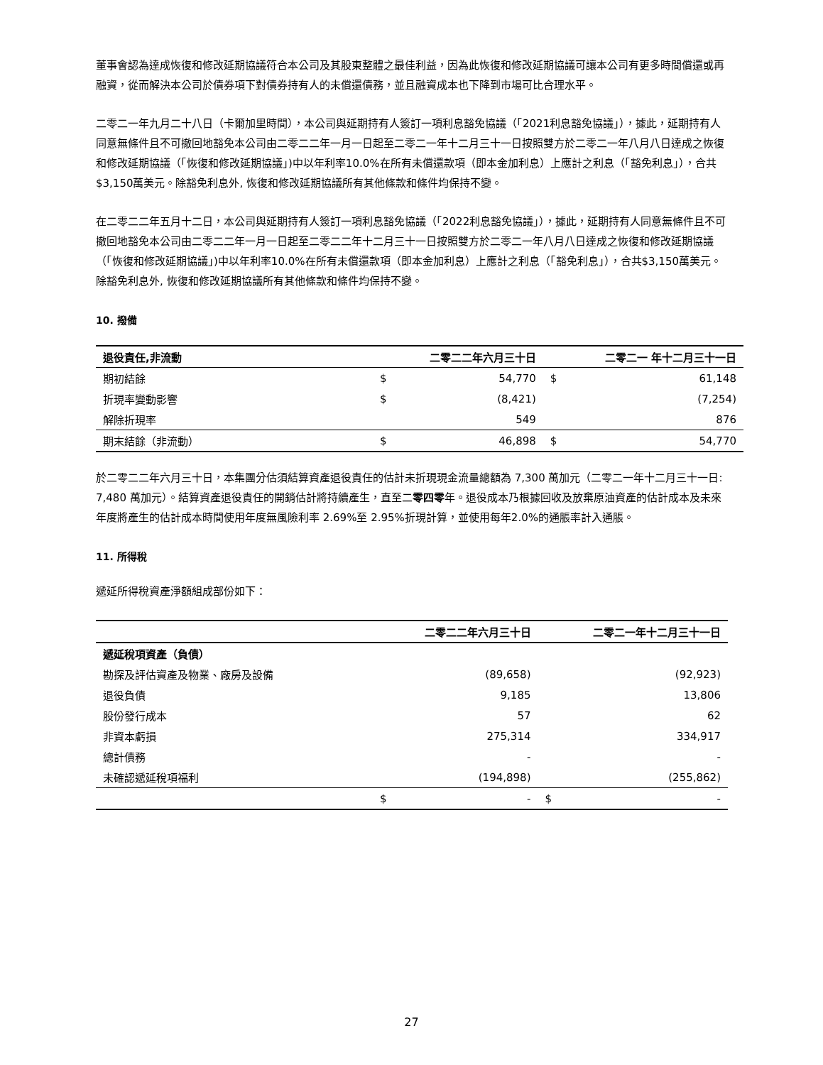董事會認為達成恢復和修改延期協議符合本公司及其股東整體之最佳利益，因為此恢復和修改延期協議可讓本公司有更多時間償還或再融資，從而解決本公司於債券項下對債券持有人的未償還債務，並且融資成本也下降到市場可比合理水平。
二零二一年九月二十八日（卡爾加里時間），本公司與延期持有人簽訂一項利息豁免協議（「2021利息豁免協議」），據此，延期持有人同意無條件且不可撤回地豁免本公司由二零二二年一月一日起至二零二一年十二月三十一日按照雙方於二零二一年八月八日達成之恢復和修改延期協議（「恢復和修改延期協議」)中以年利率10.0%在所有未償還款項（即本金加利息）上應計之利息（「豁免利息」），合共$3,150萬美元。除豁免利息外, 恢復和修改延期協議所有其他條款和條件均保持不變。
在二零二二年五月十二日，本公司與延期持有人簽訂一項利息豁免協議（「2022利息豁免協議」），據此，延期持有人同意無條件且不可撤回地豁免本公司由二零二二年一月一日起至二零二二年十二月三十一日按照雙方於二零二一年八月八日達成之恢復和修改延期協議（「恢復和修改延期協議」)中以年利率10.0%在所有未償還款項（即本金加利息）上應計之利息（「豁免利息」），合共$3,150萬美元。除豁免利息外, 恢復和修改延期協議所有其他條款和條件均保持不變。
10. 撥備
| 退役責任,非流動 | | 二零二二年六月三十日 | | 二零二一 年十二月三十一日 |
| --- | --- | --- | --- | --- |
| 期初結餘 | $ | 54,770 | $ | 61,148 |
| 折現率變動影響 | $ | (8,421) | | (7,254) |
| 解除折現率 | | 549 | | 876 |
| 期末結餘（非流動） | $ | 46,898 | $ | 54,770 |
於二零二二年六月三十日，本集團分估須結算資產退役責任的估計未折現現金流量總額為 7,300 萬加元（二零二一年十二月三十一日: 7,480 萬加元）。結算資產退役責任的開銷估計將持續產生，直至二零四零年。退役成本乃根據回收及放棄原油資產的估計成本及未來年度將產生的估計成本時間使用年度無風險利率 2.69%至 2.95%折現計算，並使用每年2.0%的通脹率計入通脹。
11. 所得稅
遞延所得稅資產淨額組成部份如下：
| | | 二零二二年六月三十日 | | 二零二一年十二月三十一日 |
| --- | --- | --- | --- | --- |
| 遞延稅項資產（負債） | | | | |
| 勘探及評估資產及物業、廠房及設備 | | (89,658) | | (92,923) |
| 退役負債 | | 9,185 | | 13,806 |
| 股份發行成本 | | 57 | | 62 |
| 非資本虧損 | | 275,314 | | 334,917 |
| 總計債務 | | - | | - |
| 未確認遞延稅項福利 | | (194,898) | | (255,862) |
| | $ | - | $ | - |
27